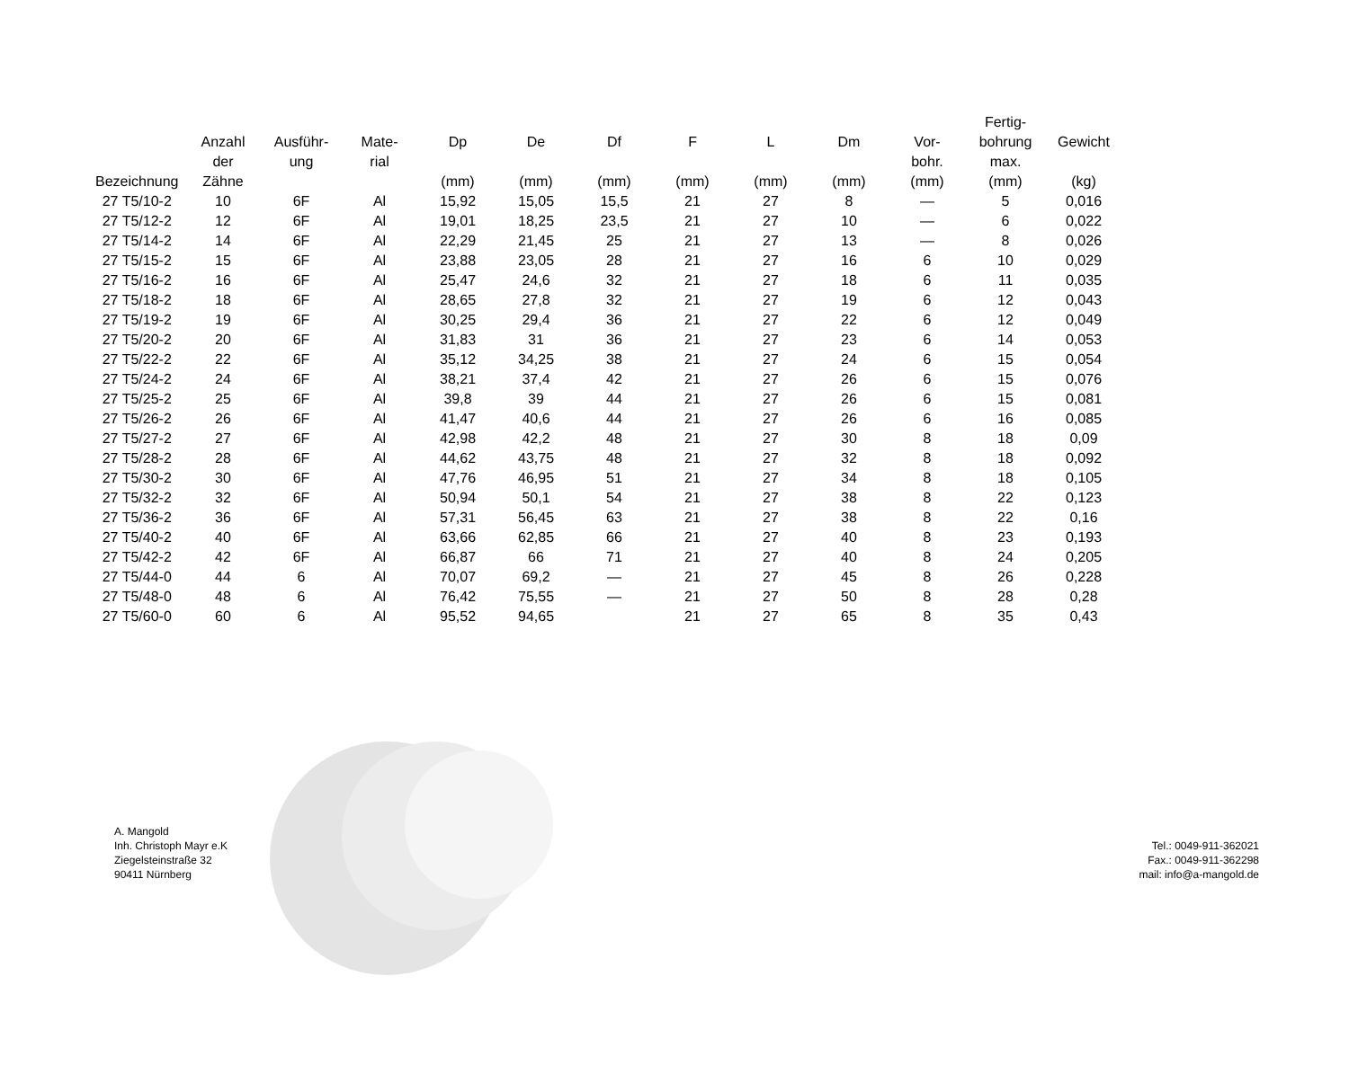| Bezeichnung | Anzahl der Zähne | Ausführ- ung | Mate- rial | Dp (mm) | De (mm) | Df (mm) | F (mm) | L (mm) | Dm (mm) | Vor- bohr. (mm) | Fertig- bohrung max. (mm) | Gewicht (kg) |
| --- | --- | --- | --- | --- | --- | --- | --- | --- | --- | --- | --- | --- |
| 27 T5/10-2 | 10 | 6F | Al | 15,92 | 15,05 | 15,5 | 21 | 27 | 8 | — | 5 | 0,016 |
| 27 T5/12-2 | 12 | 6F | Al | 19,01 | 18,25 | 23,5 | 21 | 27 | 10 | — | 6 | 0,022 |
| 27 T5/14-2 | 14 | 6F | Al | 22,29 | 21,45 | 25 | 21 | 27 | 13 | — | 8 | 0,026 |
| 27 T5/15-2 | 15 | 6F | Al | 23,88 | 23,05 | 28 | 21 | 27 | 16 | 6 | 10 | 0,029 |
| 27 T5/16-2 | 16 | 6F | Al | 25,47 | 24,6 | 32 | 21 | 27 | 18 | 6 | 11 | 0,035 |
| 27 T5/18-2 | 18 | 6F | Al | 28,65 | 27,8 | 32 | 21 | 27 | 19 | 6 | 12 | 0,043 |
| 27 T5/19-2 | 19 | 6F | Al | 30,25 | 29,4 | 36 | 21 | 27 | 22 | 6 | 12 | 0,049 |
| 27 T5/20-2 | 20 | 6F | Al | 31,83 | 31 | 36 | 21 | 27 | 23 | 6 | 14 | 0,053 |
| 27 T5/22-2 | 22 | 6F | Al | 35,12 | 34,25 | 38 | 21 | 27 | 24 | 6 | 15 | 0,054 |
| 27 T5/24-2 | 24 | 6F | Al | 38,21 | 37,4 | 42 | 21 | 27 | 26 | 6 | 15 | 0,076 |
| 27 T5/25-2 | 25 | 6F | Al | 39,8 | 39 | 44 | 21 | 27 | 26 | 6 | 15 | 0,081 |
| 27 T5/26-2 | 26 | 6F | Al | 41,47 | 40,6 | 44 | 21 | 27 | 26 | 6 | 16 | 0,085 |
| 27 T5/27-2 | 27 | 6F | Al | 42,98 | 42,2 | 48 | 21 | 27 | 30 | 8 | 18 | 0,09 |
| 27 T5/28-2 | 28 | 6F | Al | 44,62 | 43,75 | 48 | 21 | 27 | 32 | 8 | 18 | 0,092 |
| 27 T5/30-2 | 30 | 6F | Al | 47,76 | 46,95 | 51 | 21 | 27 | 34 | 8 | 18 | 0,105 |
| 27 T5/32-2 | 32 | 6F | Al | 50,94 | 50,1 | 54 | 21 | 27 | 38 | 8 | 22 | 0,123 |
| 27 T5/36-2 | 36 | 6F | Al | 57,31 | 56,45 | 63 | 21 | 27 | 38 | 8 | 22 | 0,16 |
| 27 T5/40-2 | 40 | 6F | Al | 63,66 | 62,85 | 66 | 21 | 27 | 40 | 8 | 23 | 0,193 |
| 27 T5/42-2 | 42 | 6F | Al | 66,87 | 66 | 71 | 21 | 27 | 40 | 8 | 24 | 0,205 |
| 27 T5/44-0 | 44 | 6 | Al | 70,07 | 69,2 | — | 21 | 27 | 45 | 8 | 26 | 0,228 |
| 27 T5/48-0 | 48 | 6 | Al | 76,42 | 75,55 | — | 21 | 27 | 50 | 8 | 28 | 0,28 |
| 27 T5/60-0 | 60 | 6 | Al | 95,52 | 94,65 | | 21 | 27 | 65 | 8 | 35 | 0,43 |
A. Mangold
Inh. Christoph Mayr e.K
Ziegelsteinstraße 32
90411 Nürnberg
Tel.: 0049-911-362021
Fax.: 0049-911-362298
mail: info@a-mangold.de